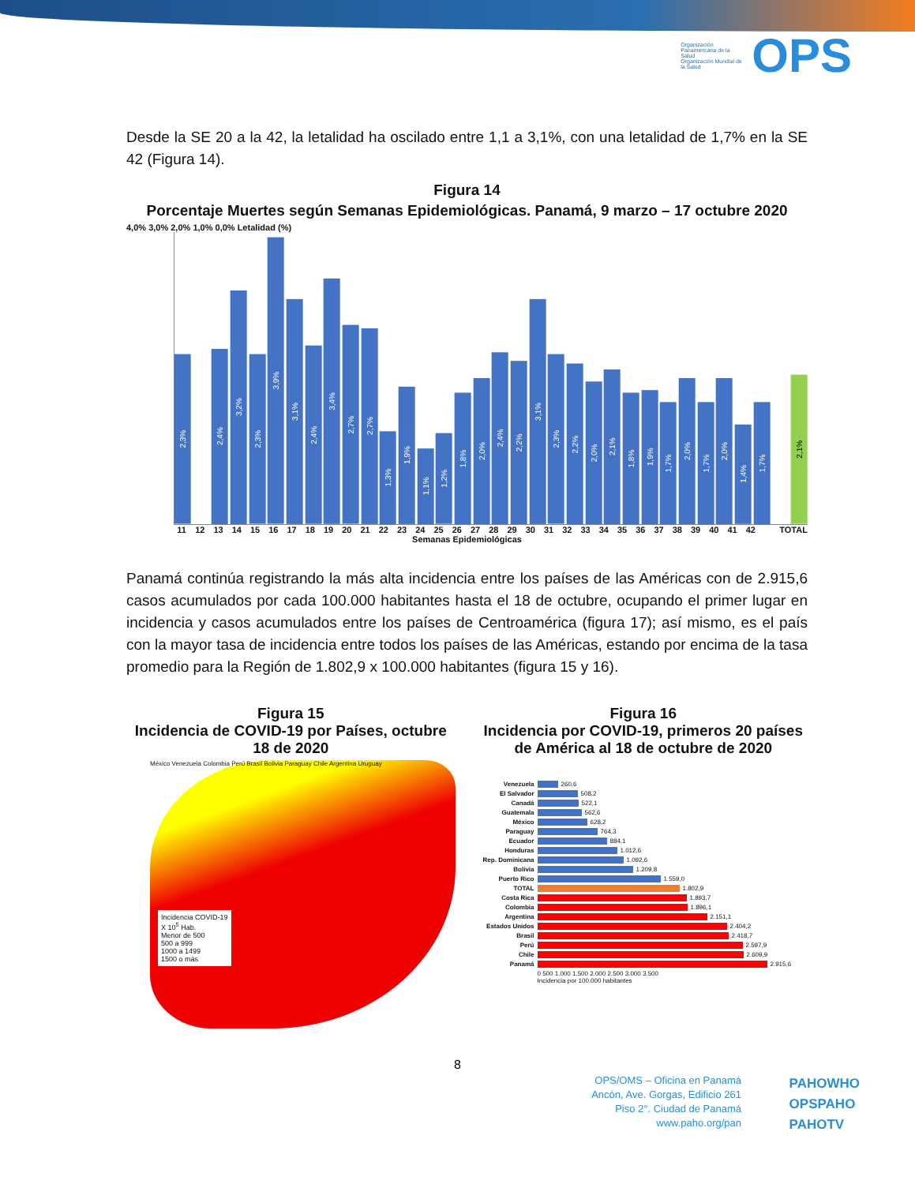Organización Panamericana de la Salud
Organización Mundial de la Salud
OPS
Desde la SE 20 a la 42, la letalidad ha oscilado entre 1,1 a 3,1%, con una letalidad de 1,7% en la SE 42 (Figura 14).
Figura 14
Porcentaje Muertes según Semanas Epidemiológicas. Panamá, 9 marzo – 17 octubre 2020
4,0% 3,0% 2,0% 1,0% 0,0% Letalidad (%)
2,3%
2,4%
3,2%
2,3%
3,9%
3,1%
2,4%
3,4%
2,7%
2,7%
1,3%
1,9%
1,1%
1,2%
1,8%
2,0%
2,4%
2,2%
3,1%
2,3%
2,2%
2,0%
2,1%
1,8%
1,9%
1,7%
2,0%
1,7%
2,0%
1,4%
1,7%
2,1%
11 12 13 14 15 16 17 18 19 20 21 22 23 24 25 26 27 28 29 30 31 32 33 34 35 36 37 38 39 40 41 42 TOTAL
Semanas Epidemiológicas
Panamá continúa registrando la más alta incidencia entre los países de las Américas con de 2.915,6 casos acumulados por cada 100.000 habitantes hasta el 18 de octubre, ocupando el primer lugar en incidencia y casos acumulados entre los países de Centroamérica (figura 17); así mismo, es el país con la mayor tasa de incidencia entre todos los países de las Américas, estando por encima de la tasa promedio para la Región de 1.802,9 x 100.000 habitantes (figura 15 y 16).
Figura 15
Incidencia de COVID-19 por Países, octubre 18 de 2020
Incidencia COVID-19
X 10<sup>5</sup> Hab.
Menor de 500
500 a 999
1000 a 1499
1500 o más
México Venezuela Colombia Perú Brasil Bolivia Paraguay Chile Argentina Uruguay
Figura 16
Incidencia por COVID-19, primeros 20 países de América al 18 de octubre de 2020
Venezuela 260,6
El Salvador 508,2
Canadá 522,1
Guatemala 562,6
México 628,2
Paraguay 764,3
Ecuador 884,1
Honduras 1.012,6
Rep. Dominicana 1.092,6
Bolivia 1.209,8
Puerto Rico 1.559,0
TOTAL 1.802,9
Costa Rica 1.893,7
Colombia 1.896,1
Argentina 2.151,1
Estados Unidos 2.404,2
Brasil 2.418,7
Perú 2.597,9
Chile 2.609,9
Panamá 2.915,6
0 500 1.000 1.500 2.000 2.500 3.000 3.500
Incidencia por 100.000 habitantes
8
OPS/OMS – Oficina en Panamá
Ancón, Ave. Gorgas, Edificio 261
Piso 2°. Ciudad de Panamá
www.paho.org/pan
PAHOWHO
OPSPAHO
PAHOTV